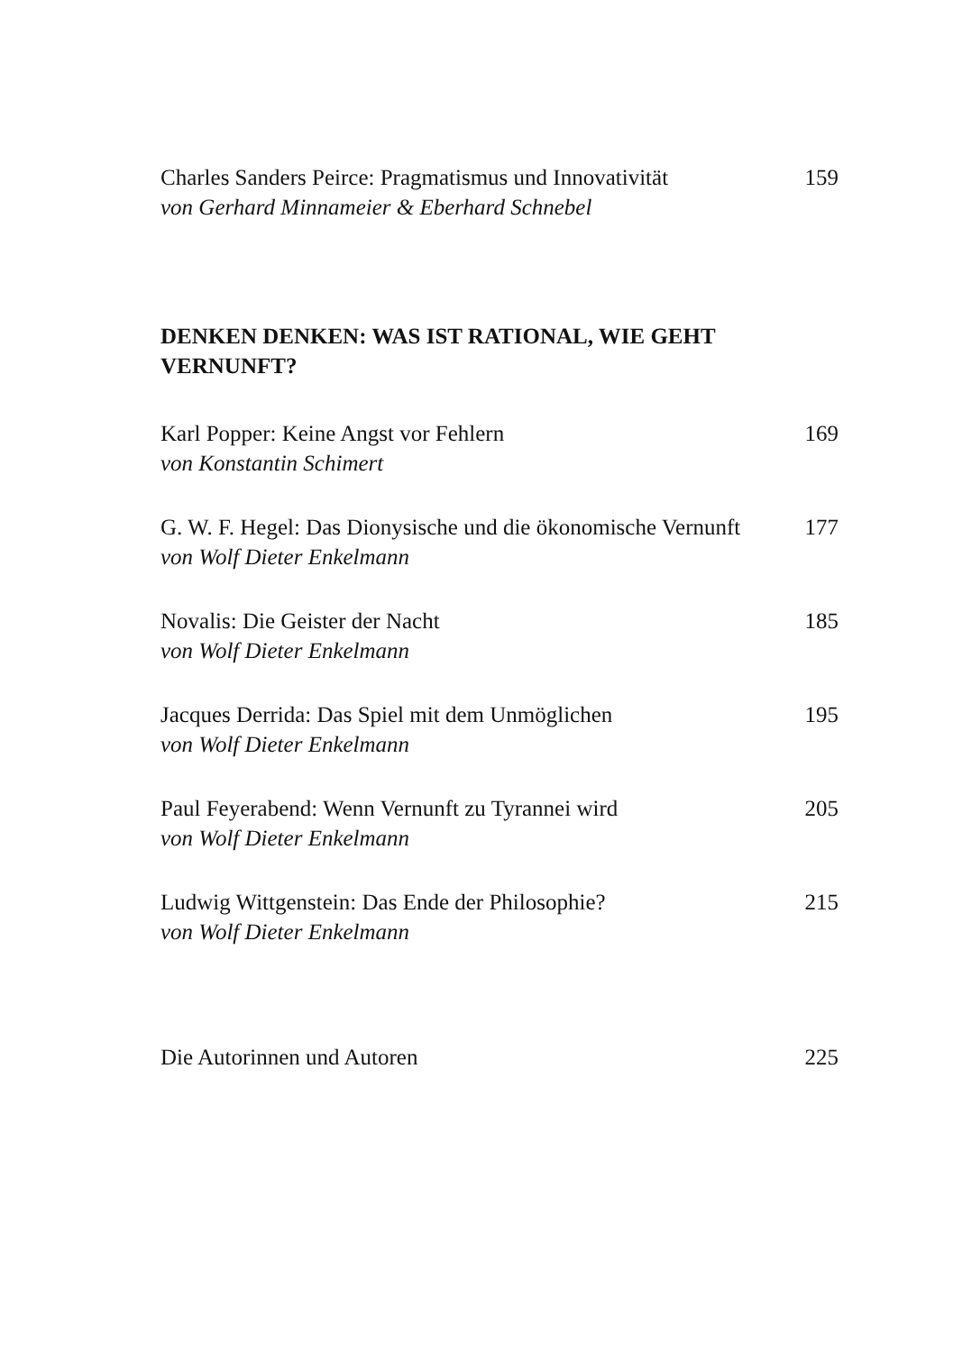Charles Sanders Peirce: Pragmatismus und Innovativität 159
von Gerhard Minnameier & Eberhard Schnebel
DENKEN DENKEN: WAS IST RATIONAL, WIE GEHT VERNUNFT?
Karl Popper: Keine Angst vor Fehlern 169
von Konstantin Schimert
G. W. F. Hegel: Das Dionysische und die ökonomische Vernunft 177
von Wolf Dieter Enkelmann
Novalis: Die Geister der Nacht 185
von Wolf Dieter Enkelmann
Jacques Derrida: Das Spiel mit dem Unmöglichen 195
von Wolf Dieter Enkelmann
Paul Feyerabend: Wenn Vernunft zu Tyrannei wird 205
von Wolf Dieter Enkelmann
Ludwig Wittgenstein: Das Ende der Philosophie? 215
von Wolf Dieter Enkelmann
Die Autorinnen und Autoren 225